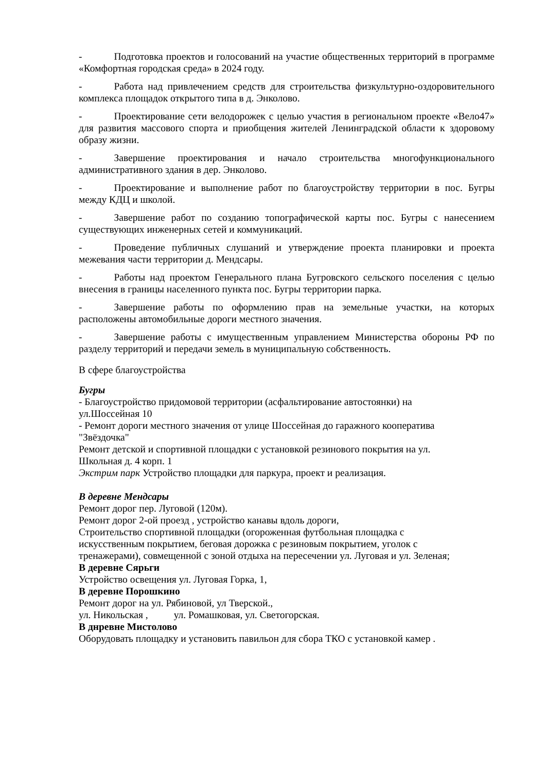- Подготовка проектов и голосований на участие общественных территорий в программе «Комфортная городская среда» в 2024 году.
- Работа над привлечением средств для строительства физкультурно-оздоровительного комплекса площадок открытого типа в д. Энколово.
- Проектирование сети велодорожек с целью участия в региональном проекте «Вело47» для развития массового спорта и приобщения жителей Ленинградской области к здоровому образу жизни.
- Завершение проектирования и начало строительства многофункционального административного здания в дер. Энколово.
- Проектирование и выполнение работ по благоустройству территории в пос. Бугры между КДЦ и школой.
- Завершение работ по созданию топографической карты пос. Бугры с нанесением существующих инженерных сетей и коммуникаций.
- Проведение публичных слушаний и утверждение проекта планировки и проекта межевания части территории д. Мендсары.
- Работы над проектом Генерального плана Бугровского сельского поселения с целью внесения в границы населенного пункта пос. Бугры территории парка.
- Завершение работы по оформлению прав на земельные участки, на которых расположены автомобильные дороги местного значения.
- Завершение работы с имущественным управлением Министерства обороны РФ по разделу территорий и передачи земель в муниципальную собственность.
В сфере благоустройства
Бугры
- Благоустройство придомовой территории (асфальтирование автостоянки) на
ул.Шоссейная 10
- Ремонт дороги местного значения от улице Шоссейная до гаражного кооператива
"Звёздочка"
Ремонт детской и спортивной площадки с установкой резинового покрытия на ул.
Школьная д. 4 корп. 1
Экстрим парк Устройство площадки для паркура, проект и реализация.
В деревне Мендсары
Ремонт дорог пер. Луговой (120м).
Ремонт дорог 2-ой проезд , устройство канавы вдоль дороги,
Строительство спортивной площадки (огороженная футбольная площадка с
искусственным покрытием, беговая дорожка с резиновым покрытием, уголок с
тренажерами), совмещенной с зоной отдыха на пересечении ул. Луговая и ул. Зеленая;
В деревне Сярьги
Устройство освещения ул. Луговая Горка, 1,
В деревне Порошкино
Ремонт дорог на ул. Рябиновой, ул Тверской.,
ул. Никольская , ул. Ромашковая, ул. Светогорская.
В днревне Мистолово
Оборудовать площадку и установить павильон для сбора ТКО с установкой камер .